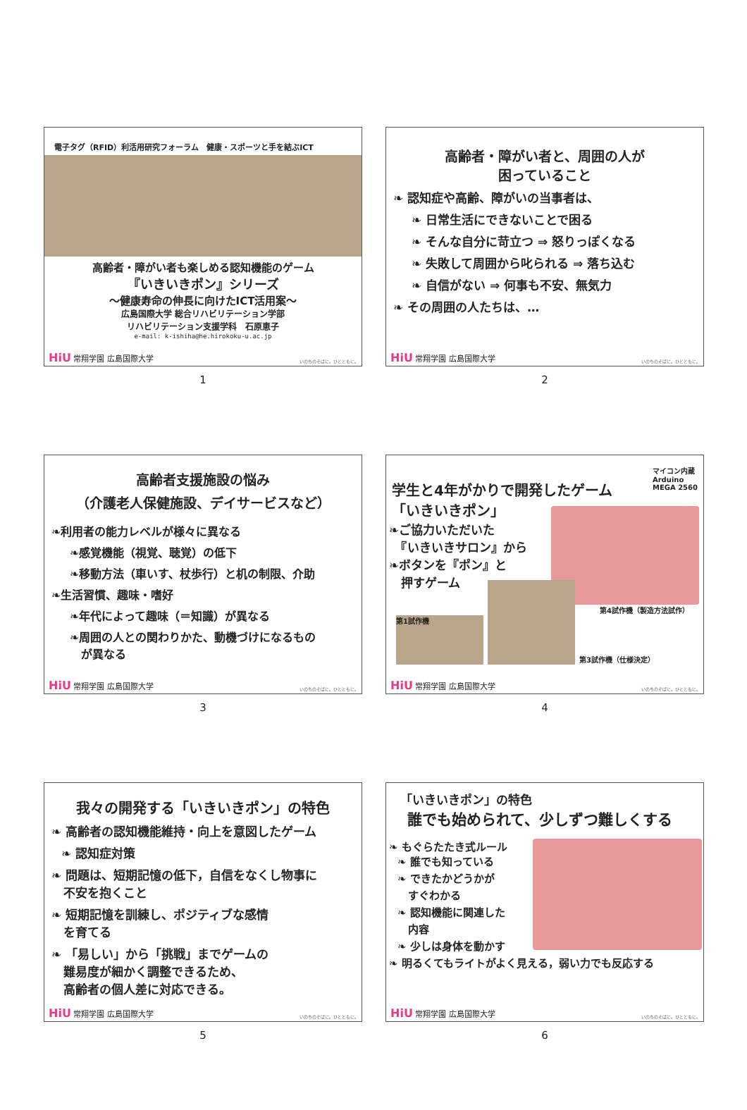電子タグ（RFID）利活用研究フォーラム　健康・スポーツと手を結ぶICT
高齢者・障がい者も楽しめる認知機能のゲーム
『いきいきポン』シリーズ
〜健康寿命の伸長に向けたICT活用案〜
広島国際大学 総合リハビリテーション学部
リハビリテーション支援学科　石原恵子
e-mail: k-ishiha@he.hirokoku-u.ac.jp
HiU 常翔学園 広島国際大学 いのちのそばに。ひとともに。
1
高齢者・障がい者と、周囲の人が
困っていること
❧ 認知症や高齢、障がいの当事者は、
❧ 日常生活にできないことで困る
❧ そんな自分に苛立つ ⇒ 怒りっぽくなる
❧ 失敗して周囲から叱られる ⇒ 落ち込む
❧ 自信がない ⇒ 何事も不安、無気力
❧ その周囲の人たちは、…
HiU 常翔学園 広島国際大学 いのちのそばに。ひとともに。
2
高齢者支援施設の悩み
（介護老人保健施設、デイサービスなど）
❧利用者の能力レベルが様々に異なる
❧感覚機能（視覚、聴覚）の低下
❧移動方法（車いす、杖歩行）と机の制限、介助
❧生活習慣、趣味・嗜好
❧年代によって趣味（＝知識）が異なる
❧周囲の人との関わりかた、動機づけになるもの
　が異なる
HiU 常翔学園 広島国際大学 いのちのそばに。ひとともに。
3
学生と4年がかりで開発したゲーム
「いきいきポン」
マイコン内蔵
Arduino
MEGA 2560
❧ご協力いただいた
　『いきいきサロン』から
❧ボタンを『ポン』と
　押すゲーム
第4試作機（製造方法試作）
第1試作機
第3試作機（仕様決定）
HiU 常翔学園 広島国際大学 いのちのそばに。ひとともに。
4
我々の開発する「いきいきポン」の特色
❧ 高齢者の認知機能維持・向上を意図したゲーム
❧ 認知症対策
❧ 問題は、短期記憶の低下，自信をなくし物事に
　不安を抱くこと
❧ 短期記憶を訓練し、ポジティブな感情
　を育てる
❧ 「易しい」から「挑戦」までゲームの
　難易度が細かく調整できるため、
　高齢者の個人差に対応できる。
HiU 常翔学園 広島国際大学 いのちのそばに。ひとともに。
5
「いきいきポン」の特色
誰でも始められて、少しずつ難しくする
❧ もぐらたたき式ルール
❧ 誰でも知っている
❧ できたかどうかが
　すぐわかる
❧ 認知機能に関連した
　内容
❧ 少しは身体を動かす
❧ 明るくてもライトがよく見える，弱い力でも反応する
HiU 常翔学園 広島国際大学 いのちのそばに。ひとともに。
6